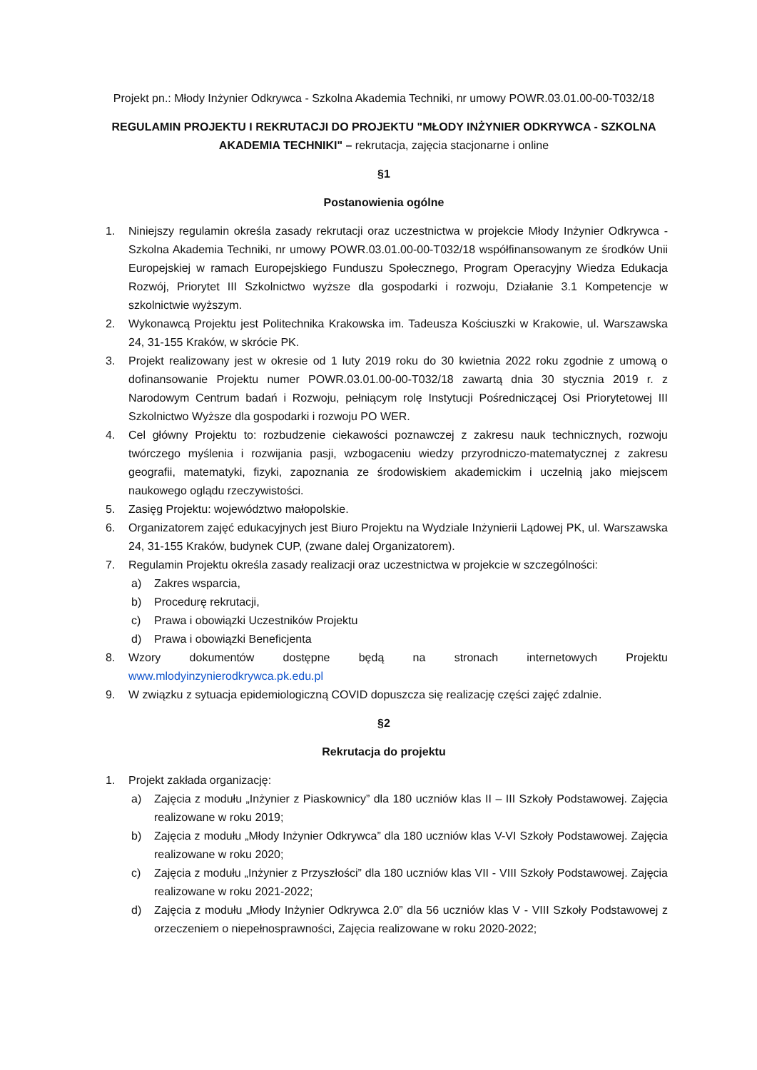Projekt pn.: Młody Inżynier Odkrywca - Szkolna Akademia Techniki, nr umowy POWR.03.01.00-00-T032/18
REGULAMIN PROJEKTU I REKRUTACJI DO PROJEKTU "MŁODY INŻYNIER ODKRYWCA - SZKOLNA AKADEMIA TECHNIKI" – rekrutacja, zajęcia stacjonarne i online
§1
Postanowienia ogólne
1. Niniejszy regulamin określa zasady rekrutacji oraz uczestnictwa w projekcie Młody Inżynier Odkrywca - Szkolna Akademia Techniki, nr umowy POWR.03.01.00-00-T032/18 współfinansowanym ze środków Unii Europejskiej w ramach Europejskiego Funduszu Społecznego, Program Operacyjny Wiedza Edukacja Rozwój, Priorytet III Szkolnictwo wyższe dla gospodarki i rozwoju, Działanie 3.1 Kompetencje w szkolnictwie wyższym.
2. Wykonawcą Projektu jest Politechnika Krakowska im. Tadeusza Kościuszki w Krakowie, ul. Warszawska 24, 31-155 Kraków, w skrócie PK.
3. Projekt realizowany jest w okresie od 1 luty 2019 roku do 30 kwietnia 2022 roku zgodnie z umową o dofinansowanie Projektu numer POWR.03.01.00-00-T032/18 zawartą dnia 30 stycznia 2019 r. z Narodowym Centrum badań i Rozwoju, pełniącym rolę Instytucji Pośredniczącej Osi Priorytetowej III Szkolnictwo Wyższe dla gospodarki i rozwoju PO WER.
4. Cel główny Projektu to: rozbudzenie ciekawości poznawczej z zakresu nauk technicznych, rozwoju twórczego myślenia i rozwijania pasji, wzbogaceniu wiedzy przyrodniczo-matematycznej z zakresu geografii, matematyki, fizyki, zapoznania ze środowiskiem akademickim i uczelnią jako miejscem naukowego oglądu rzeczywistości.
5. Zasięg Projektu: województwo małopolskie.
6. Organizatorem zajęć edukacyjnych jest Biuro Projektu na Wydziale Inżynierii Lądowej PK, ul. Warszawska 24, 31-155 Kraków, budynek CUP, (zwane dalej Organizatorem).
7. Regulamin Projektu określa zasady realizacji oraz uczestnictwa w projekcie w szczególności:
a) Zakres wsparcia,
b) Procedurę rekrutacji,
c) Prawa i obowiązki Uczestników Projektu
d) Prawa i obowiązki Beneficjenta
8. Wzory dokumentów dostępne będą na stronach internetowych Projektu www.mlodyinzynierodkrywca.pk.edu.pl
9. W związku z sytuacja epidemiologiczną COVID dopuszcza się realizację części zajęć zdalnie.
§2
Rekrutacja do projektu
1. Projekt zakłada organizację:
a) Zajęcia z modułu „Inżynier z Piaskownicy” dla 180 uczniów klas II – III Szkoły Podstawowej. Zajęcia realizowane w roku 2019;
b) Zajęcia z modułu „Młody Inżynier Odkrywca” dla 180 uczniów klas V-VI Szkoły Podstawowej. Zajęcia realizowane w roku 2020;
c) Zajęcia z modułu „Inżynier z Przyszłości” dla 180 uczniów klas VII - VIII Szkoły Podstawowej. Zajęcia realizowane w roku 2021-2022;
d) Zajęcia z modułu „Młody Inżynier Odkrywca 2.0” dla 56 uczniów klas V - VIII Szkoły Podstawowej z orzeczeniem o niepełnosprawności, Zajęcia realizowane w roku 2020-2022;